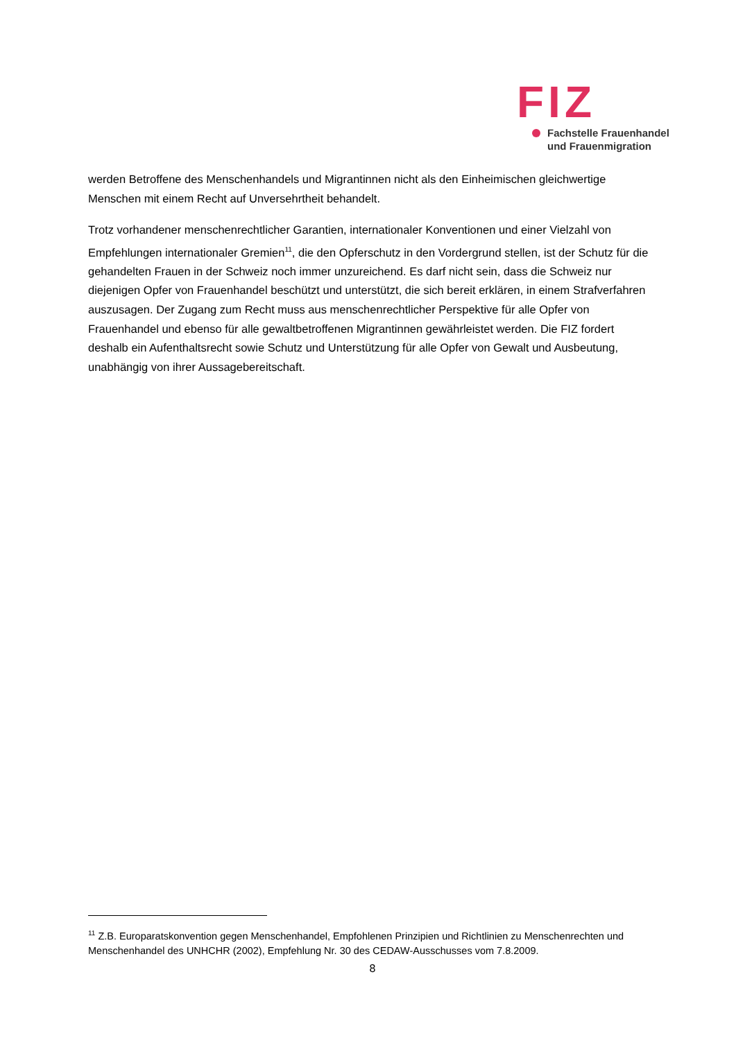FIZ
Fachstelle Frauenhandel
und Frauenmigration
werden Betroffene des Menschenhandels und Migrantinnen nicht als den Einheimischen gleichwertige Menschen mit einem Recht auf Unversehrtheit behandelt.
Trotz vorhandener menschenrechtlicher Garantien, internationaler Konventionen und einer Vielzahl von Empfehlungen internationaler Gremien<sup>11</sup>, die den Opferschutz in den Vordergrund stellen, ist der Schutz für die gehandelten Frauen in der Schweiz noch immer unzureichend. Es darf nicht sein, dass die Schweiz nur diejenigen Opfer von Frauenhandel beschützt und unterstützt, die sich bereit erklären, in einem Strafverfahren auszusagen. Der Zugang zum Recht muss aus menschenrechtlicher Perspektive für alle Opfer von Frauenhandel und ebenso für alle gewaltbetroffenen Migrantinnen gewährleistet werden. Die FIZ fordert deshalb ein Aufenthaltsrecht sowie Schutz und Unterstützung für alle Opfer von Gewalt und Ausbeutung, unabhängig von ihrer Aussagebereitschaft.
<sup>11</sup> Z.B. Europaratskonvention gegen Menschenhandel, Empfohlenen Prinzipien und Richtlinien zu Menschenrechten und Menschenhandel des UNHCHR (2002), Empfehlung Nr. 30 des CEDAW-Ausschusses vom 7.8.2009.
8